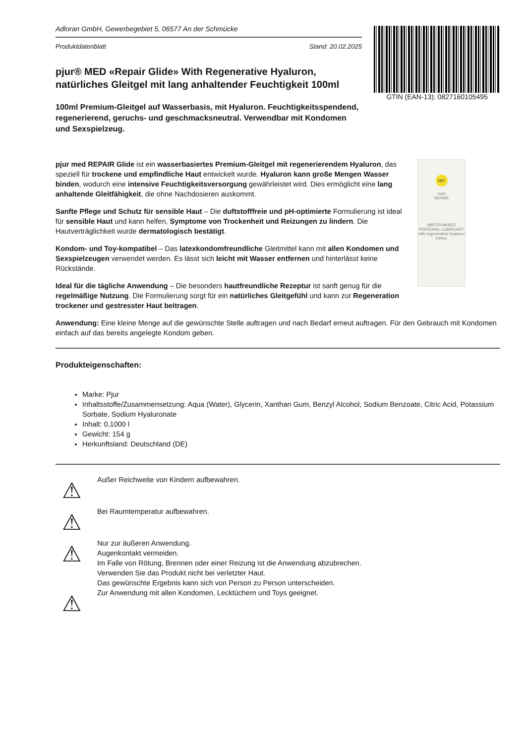Adloran GmbH, Gewerbegebiet 5, 06577 An der Schmücke
Produktdatenblatt Stand: 20.02.2025
pjur® MED «Repair Glide» With Regenerative Hyaluron, natürliches Gleitgel mit lang anhaltender Feuchtigkeit 100ml
100ml Premium-Gleitgel auf Wasserbasis, mit Hyaluron. Feuchtigkeitsspendend, regenerierend, geruchs- und geschmacksneutral. Verwendbar mit Kondomen und Sexspielzeug.
GTIN (EAN-13): 0827160105495
pjur
med
REPAIR
WATER-BASED PERSONAL LUBRICANT
with regenerative hyaluron
100mL
pjur med REPAIR Glide ist ein wasserbasiertes Premium-Gleitgel mit regenerierendem Hyaluron, das speziell für trockene und empfindliche Haut entwickelt wurde. Hyaluron kann große Mengen Wasser binden, wodurch eine intensive Feuchtigkeitsversorgung gewährleistet wird. Dies ermöglicht eine lang anhaltende Gleitfähigkeit, die ohne Nachdosieren auskommt.
Sanfte Pflege und Schutz für sensible Haut – Die duftstofffreie und pH-optimierte Formulierung ist ideal für sensible Haut und kann helfen, Symptome von Trockenheit und Reizungen zu lindern. Die Hautverträglichkeit wurde dermatologisch bestätigt.
Kondom- und Toy-kompatibel – Das latexkondomfreundliche Gleitmittel kann mit allen Kondomen und Sexspielzeugen verwendet werden. Es lässt sich leicht mit Wasser entfernen und hinterlässt keine Rückstände.
Ideal für die tägliche Anwendung – Die besonders hautfreundliche Rezeptur ist sanft genug für die regelmäßige Nutzung. Die Formulierung sorgt für ein natürliches Gleitgefühl und kann zur Regeneration trockener und gestresster Haut beitragen.
Anwendung: Eine kleine Menge auf die gewünschte Stelle auftragen und nach Bedarf erneut auftragen. Für den Gebrauch mit Kondomen einfach auf das bereits angelegte Kondom geben.
Produkteigenschaften:
Marke: Pjur
Inhaltsstoffe/Zusammensetzung: Aqua (Water), Glycerin, Xanthan Gum, Benzyl Alcohol, Sodium Benzoate, Citric Acid, Potassium Sorbate, Sodium Hyaluronate
Inhalt: 0,1000 l
Gewicht: 154 g
Herkunftsland: Deutschland (DE)
⚠
Außer Reichweite von Kindern aufbewahren.
⚠
Bei Raumtemperatur aufbewahren.
⚠
Nur zur äußeren Anwendung.
Augenkontakt vermeiden.
Im Falle von Rötung, Brennen oder einer Reizung ist die Anwendung abzubrechen.
Verwenden Sie das Produkt nicht bei verletzter Haut.
Das gewünschte Ergebnis kann sich von Person zu Person unterscheiden.
⚠
Zur Anwendung mit allen Kondomen, Lecktüchern und Toys geeignet.